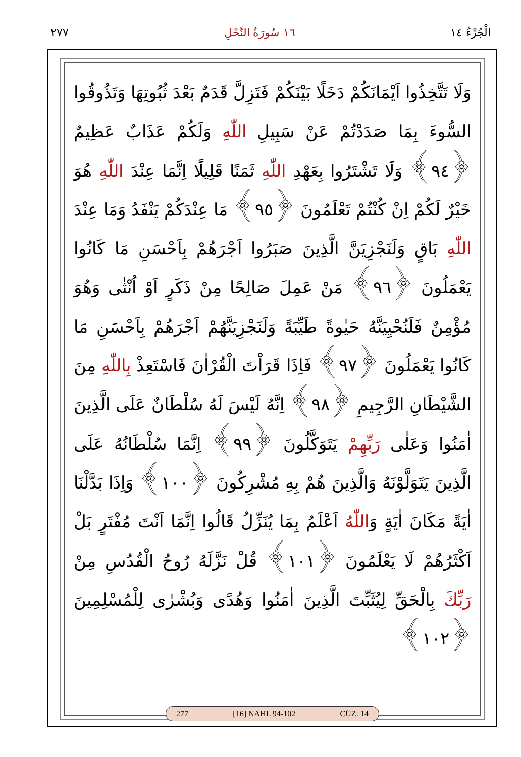الْجُزْءُ ١٤ ١٦ سُورَةُ النَّحْلِ ٢٧٧
وَلَا تَتَّخِذُوا اَيْمَانَكُمْ دَخَلًا بَيْنَكُمْ فَتَزِلَّ قَدَمٌ بَعْدَ ثُبُوتِهَا وَتَذُوقُوا السُّوءَ بِمَا صَدَدْتُمْ عَنْ سَبِيلِ اللّٰهِ وَلَكُمْ عَذَابٌ عَظِيمٌ ﴿٩٤﴾ وَلَا تَشْتَرُوا بِعَهْدِ اللّٰهِ ثَمَنًا قَلِيلًا اِنَّمَا عِنْدَ اللّٰهِ هُوَ خَيْرٌ لَكُمْ اِنْ كُنْتُمْ تَعْلَمُونَ ﴿٩٥﴾ مَا عِنْدَكُمْ يَنْفَدُ وَمَا عِنْدَ اللّٰهِ بَاقٍ وَلَنَجْزِيَنَّ الَّذِينَ صَبَرُوا اَجْرَهُمْ بِاَحْسَنِ مَا كَانُوا يَعْمَلُونَ ﴿٩٦﴾ مَنْ عَمِلَ صَالِحًا مِنْ ذَكَرٍ اَوْ اُنْثٰى وَهُوَ مُؤْمِنٌ فَلَنُحْيِيَنَّهُ حَيٰوةً طَيِّبَةً وَلَنَجْزِيَنَّهُمْ اَجْرَهُمْ بِاَحْسَنِ مَا كَانُوا يَعْمَلُونَ ﴿٩٧﴾ فَاِذَا قَرَاْتَ الْقُرْاٰنَ فَاسْتَعِذْ بِاللّٰهِ مِنَ الشَّيْطَانِ الرَّجِيمِ ﴿٩٨﴾ اِنَّهُ لَيْسَ لَهُ سُلْطَانٌ عَلَى الَّذِينَ اٰمَنُوا وَعَلٰى رَبِّهِمْ يَتَوَكَّلُونَ ﴿٩٩﴾ اِنَّمَا سُلْطَانُهُ عَلَى الَّذِينَ يَتَوَلَّوْنَهُ وَالَّذِينَ هُمْ بِهِ مُشْرِكُونَ ﴿١٠٠﴾ وَاِذَا بَدَّلْنَا اٰيَةً مَكَانَ اٰيَةٍ وَاللّٰهُ اَعْلَمُ بِمَا يُنَزِّلُ قَالُوا اِنَّمَا اَنْتَ مُفْتَرٍ بَلْ اَكْثَرُهُمْ لَا يَعْلَمُونَ ﴿١٠١﴾ قُلْ نَزَّلَهُ رُوحُ الْقُدُسِ مِنْ رَبِّكَ بِالْحَقِّ لِيُثَبِّتَ الَّذِينَ اٰمَنُوا وَهُدًى وَبُشْرٰى لِلْمُسْلِمِينَ ﴿١٠٢﴾
277 [16] NAHL 94-102 CÜZ: 14